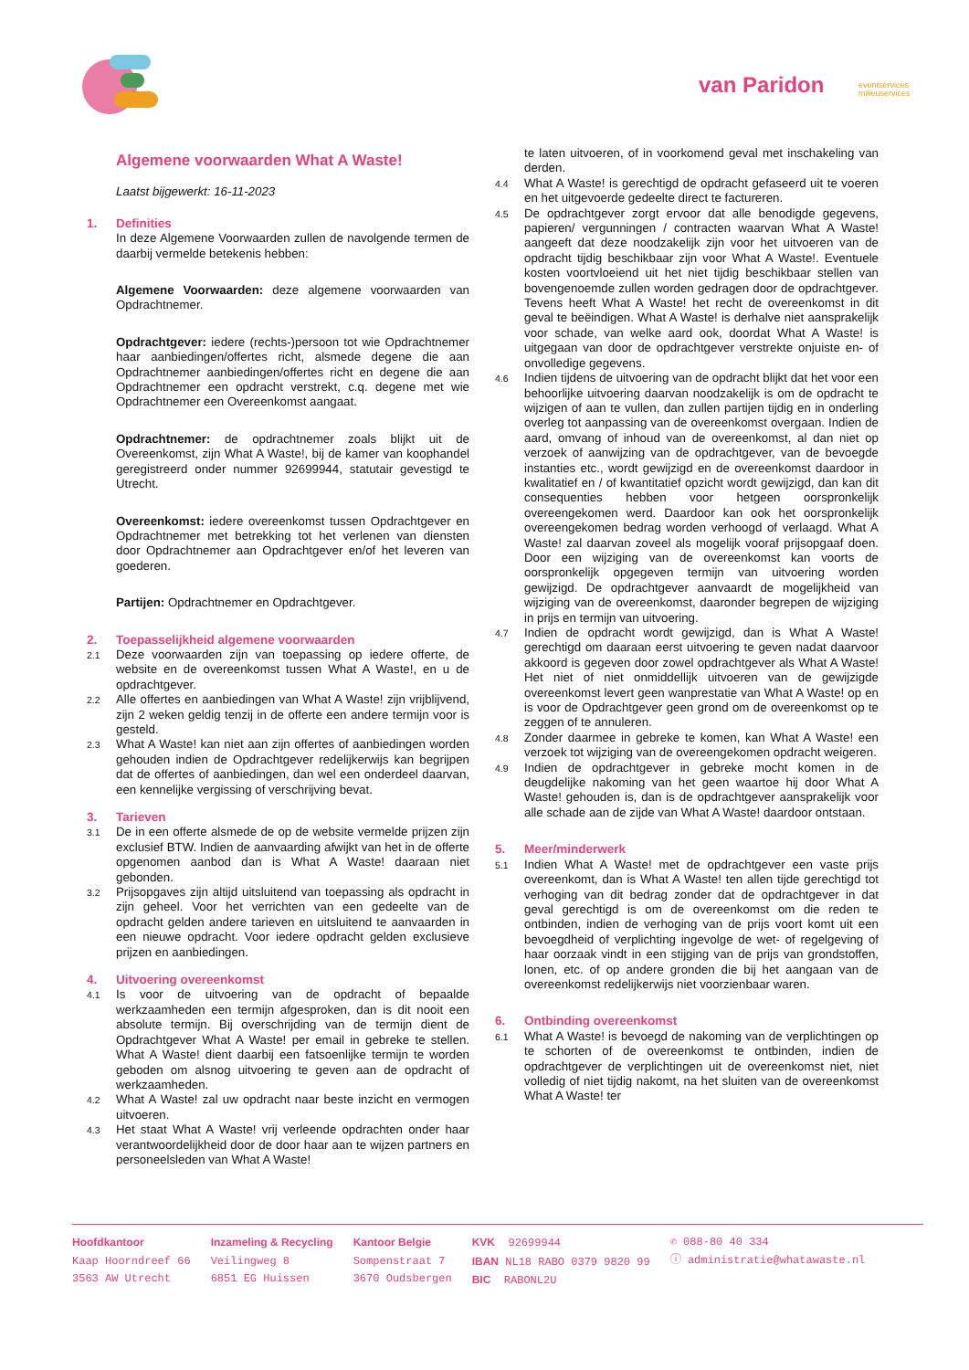van Paridon
eventservices
milieuservices
Algemene voorwaarden What A Waste!
Laatst bijgewerkt: 16-11-2023
1. Definities
In deze Algemene Voorwaarden zullen de navolgende termen de daarbij vermelde betekenis hebben:
Algemene Voorwaarden: deze algemene voorwaarden van Opdrachtnemer.
Opdrachtgever: iedere (rechts-)persoon tot wie Opdrachtnemer haar aanbiedingen/offertes richt, alsmede degene die aan Opdrachtnemer aanbiedingen/offertes richt en degene die aan Opdrachtnemer een opdracht verstrekt, c.q. degene met wie Opdrachtnemer een Overeenkomst aangaat.
Opdrachtnemer: de opdrachtnemer zoals blijkt uit de Overeenkomst, zijn What A Waste!, bij de kamer van koophandel geregistreerd onder nummer 92699944, statutair gevestigd te Utrecht.
Overeenkomst: iedere overeenkomst tussen Opdrachtgever en Opdrachtnemer met betrekking tot het verlenen van diensten door Opdrachtnemer aan Opdrachtgever en/of het leveren van goederen.
Partijen: Opdrachtnemer en Opdrachtgever.
2. Toepasselijkheid algemene voorwaarden
2.1
Deze voorwaarden zijn van toepassing op iedere offerte, de website en de overeenkomst tussen What A Waste!, en u de opdrachtgever.
2.2
Alle offertes en aanbiedingen van What A Waste! zijn vrijblijvend, zijn 2 weken geldig tenzij in de offerte een andere termijn voor is gesteld.
2.3
What A Waste! kan niet aan zijn offertes of aanbiedingen worden gehouden indien de Opdrachtgever redelijkerwijs kan begrijpen dat de offertes of aanbiedingen, dan wel een onderdeel daarvan, een kennelijke vergissing of verschrijving bevat.
3. Tarieven
3.1
De in een offerte alsmede de op de website vermelde prijzen zijn exclusief BTW. Indien de aanvaarding afwijkt van het in de offerte opgenomen aanbod dan is What A Waste! daaraan niet gebonden.
3.2
Prijsopgaves zijn altijd uitsluitend van toepassing als opdracht in zijn geheel. Voor het verrichten van een gedeelte van de opdracht gelden andere tarieven en uitsluitend te aanvaarden in een nieuwe opdracht. Voor iedere opdracht gelden exclusieve prijzen en aanbiedingen.
4. Uitvoering overeenkomst
4.1
Is voor de uitvoering van de opdracht of bepaalde werkzaamheden een termijn afgesproken, dan is dit nooit een absolute termijn. Bij overschrijding van de termijn dient de Opdrachtgever What A Waste! per email in gebreke te stellen. What A Waste! dient daarbij een fatsoenlijke termijn te worden geboden om alsnog uitvoering te geven aan de opdracht of werkzaamheden.
4.2
What A Waste! zal uw opdracht naar beste inzicht en vermogen uitvoeren.
4.3
Het staat What A Waste! vrij verleende opdrachten onder haar verantwoordelijkheid door de door haar aan te wijzen partners en personeelsleden van What A Waste!
te laten uitvoeren, of in voorkomend geval met inschakeling van derden.
4.4
What A Waste! is gerechtigd de opdracht gefaseerd uit te voeren en het uitgevoerde gedeelte direct te factureren.
4.5
De opdrachtgever zorgt ervoor dat alle benodigde gegevens, papieren/ vergunningen / contracten waarvan What A Waste! aangeeft dat deze noodzakelijk zijn voor het uitvoeren van de opdracht tijdig beschikbaar zijn voor What A Waste!. Eventuele kosten voortvloeiend uit het niet tijdig beschikbaar stellen van bovengenoemde zullen worden gedragen door de opdrachtgever. Tevens heeft What A Waste! het recht de overeenkomst in dit geval te beëindigen. What A Waste! is derhalve niet aansprakelijk voor schade, van welke aard ook, doordat What A Waste! is uitgegaan van door de opdrachtgever verstrekte onjuiste en- of onvolledige gegevens.
4.6
Indien tijdens de uitvoering van de opdracht blijkt dat het voor een behoorlijke uitvoering daarvan noodzakelijk is om de opdracht te wijzigen of aan te vullen, dan zullen partijen tijdig en in onderling overleg tot aanpassing van de overeenkomst overgaan. Indien de aard, omvang of inhoud van de overeenkomst, al dan niet op verzoek of aanwijzing van de opdrachtgever, van de bevoegde instanties etc., wordt gewijzigd en de overeenkomst daardoor in kwalitatief en / of kwantitatief opzicht wordt gewijzigd, dan kan dit consequenties hebben voor hetgeen oorspronkelijk overeengekomen werd. Daardoor kan ook het oorspronkelijk overeengekomen bedrag worden verhoogd of verlaagd. What A Waste! zal daarvan zoveel als mogelijk vooraf prijsopgaaf doen. Door een wijziging van de overeenkomst kan voorts de oorspronkelijk opgegeven termijn van uitvoering worden gewijzigd. De opdrachtgever aanvaardt de mogelijkheid van wijziging van de overeenkomst, daaronder begrepen de wijziging in prijs en termijn van uitvoering.
4.7
Indien de opdracht wordt gewijzigd, dan is What A Waste! gerechtigd om daaraan eerst uitvoering te geven nadat daarvoor akkoord is gegeven door zowel opdrachtgever als What A Waste! Het niet of niet onmiddellijk uitvoeren van de gewijzigde overeenkomst levert geen wanprestatie van What A Waste! op en is voor de Opdrachtgever geen grond om de overeenkomst op te zeggen of te annuleren.
4.8
Zonder daarmee in gebreke te komen, kan What A Waste! een verzoek tot wijziging van de overeengekomen opdracht weigeren.
4.9
Indien de opdrachtgever in gebreke mocht komen in de deugdelijke nakoming van het geen waartoe hij door What A Waste! gehouden is, dan is de opdrachtgever aansprakelijk voor alle schade aan de zijde van What A Waste! daardoor ontstaan.
5. Meer/minderwerk
5.1
Indien What A Waste! met de opdrachtgever een vaste prijs overeenkomt, dan is What A Waste! ten allen tijde gerechtigd tot verhoging van dit bedrag zonder dat de opdrachtgever in dat geval gerechtigd is om de overeenkomst om die reden te ontbinden, indien de verhoging van de prijs voort komt uit een bevoegdheid of verplichting ingevolge de wet- of regelgeving of haar oorzaak vindt in een stijging van de prijs van grondstoffen, lonen, etc. of op andere gronden die bij het aangaan van de overeenkomst redelijkerwijs niet voorzienbaar waren.
6. Ontbinding overeenkomst
6.1
What A Waste! is bevoegd de nakoming van de verplichtingen op te schorten of de overeenkomst te ontbinden, indien de opdrachtgever de verplichtingen uit de overeenkomst niet, niet volledig of niet tijdig nakomt, na het sluiten van de overeenkomst What A Waste! ter
Hoofdkantoor
Kaap Hoorndreef 66
3563 AW Utrecht
Inzameling & Recycling
Veilingweg 8
6851 EG Huissen
Kantoor Belgie
Sompenstraat 7
3670 Oudsbergen
KVK 92699944
IBAN NL18 RABO 0379 9820 99
BIC RABONL2U
✆ 088-80 40 334
ⓘ administratie@whatawaste.nl